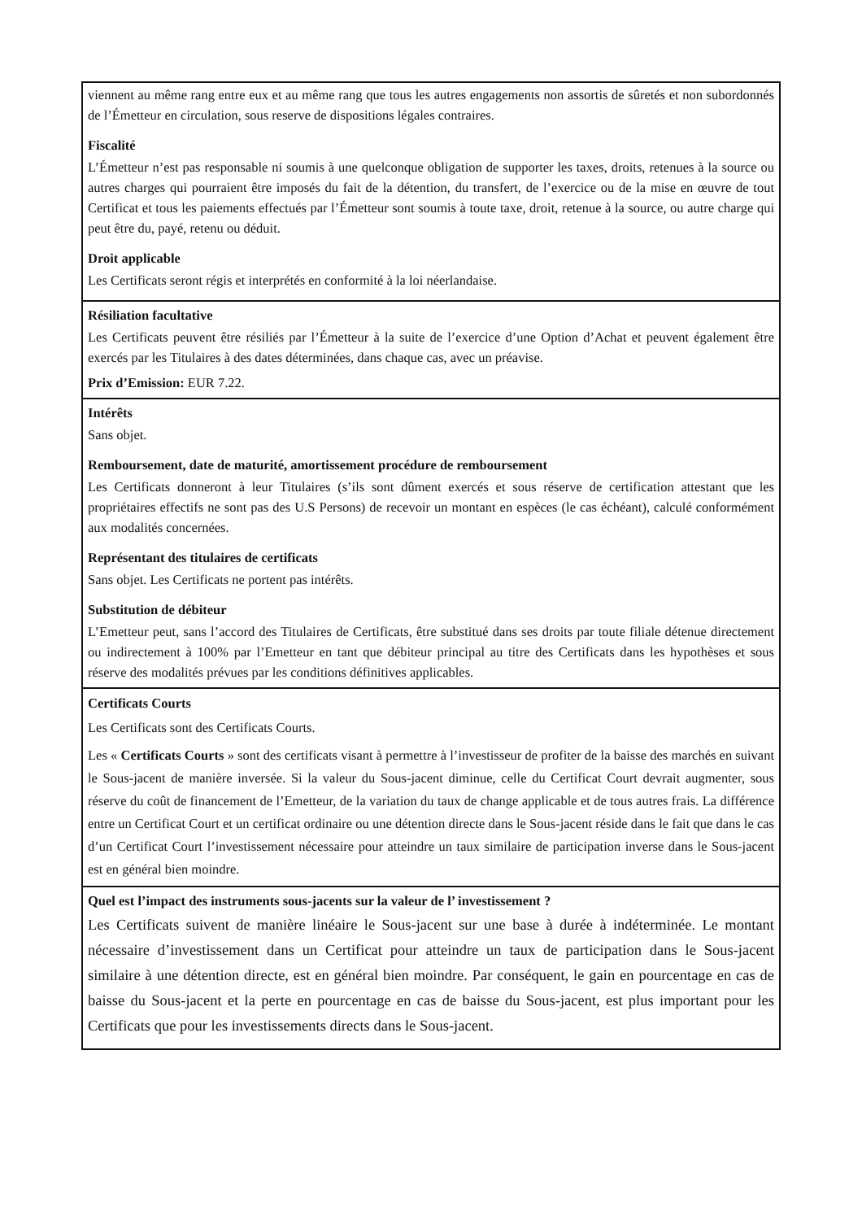viennent au même rang entre eux et au même rang que tous les autres engagements non assortis de sûretés et non subordonnés de l’Émetteur en circulation, sous reserve de dispositions légales contraires.
Fiscalité
L’Émetteur n’est pas responsable ni soumis à une quelconque obligation de supporter les taxes, droits, retenues à la source ou autres charges qui pourraient être imposés du fait de la détention, du transfert, de l’exercice ou de la mise en œuvre de tout Certificat et tous les paiements effectués par l’Émetteur sont soumis à toute taxe, droit, retenue à la source, ou autre charge qui peut être du, payé, retenu ou déduit.
Droit applicable
Les Certificats seront régis et interprétés en conformité à la loi néerlandaise.
Résiliation facultative
Les Certificats peuvent être résiliés par l’Émetteur à la suite de l’exercice d’une Option d’Achat et peuvent également être exercés par les Titulaires à des dates déterminées, dans chaque cas, avec un préavise.
Prix d’Emission: EUR 7.22.
Intérêts
Sans objet.
Remboursement, date de maturité, amortissement procédure de remboursement
Les Certificats donneront à leur Titulaires (s’ils sont dûment exercés et sous réserve de certification attestant que les propriétaires effectifs ne sont pas des U.S Persons) de recevoir un montant en espèces (le cas échéant), calculé conformément aux modalités concernées.
Représentant des titulaires de certificats
Sans objet. Les Certificats ne portent pas intérêts.
Substitution de débiteur
L’Emetteur peut, sans l’accord des Titulaires de Certificats, être substitué dans ses droits par toute filiale détenue directement ou indirectement à 100% par l’Emetteur en tant que débiteur principal au titre des Certificats dans les hypothèses et sous réserve des modalités prévues par les conditions définitives applicables.
Certificats Courts
Les Certificats sont des Certificats Courts.
Les « Certificats Courts » sont des certificats visant à permettre à l’investisseur de profiter de la baisse des marchés en suivant le Sous-jacent de manière inversée. Si la valeur du Sous-jacent diminue, celle du Certificat Court devrait augmenter, sous réserve du coût de financement de l’Emetteur, de la variation du taux de change applicable et de tous autres frais. La différence entre un Certificat Court et un certificat ordinaire ou une détention directe dans le Sous-jacent réside dans le fait que dans le cas d’un Certificat Court l’investissement nécessaire pour atteindre un taux similaire de participation inverse dans le Sous-jacent est en général bien moindre.
Quel est l’impact des instruments sous-jacents sur la valeur de l’ investissement ?
Les Certificats suivent de manière linéaire le Sous-jacent sur une base à durée à indéterminée. Le montant nécessaire d’investissement dans un Certificat pour atteindre un taux de participation dans le Sous-jacent similaire à une détention directe, est en général bien moindre. Par conséquent, le gain en pourcentage en cas de baisse du Sous-jacent et la perte en pourcentage en cas de baisse du Sous-jacent, est plus important pour les Certificats que pour les investissements directs dans le Sous-jacent.